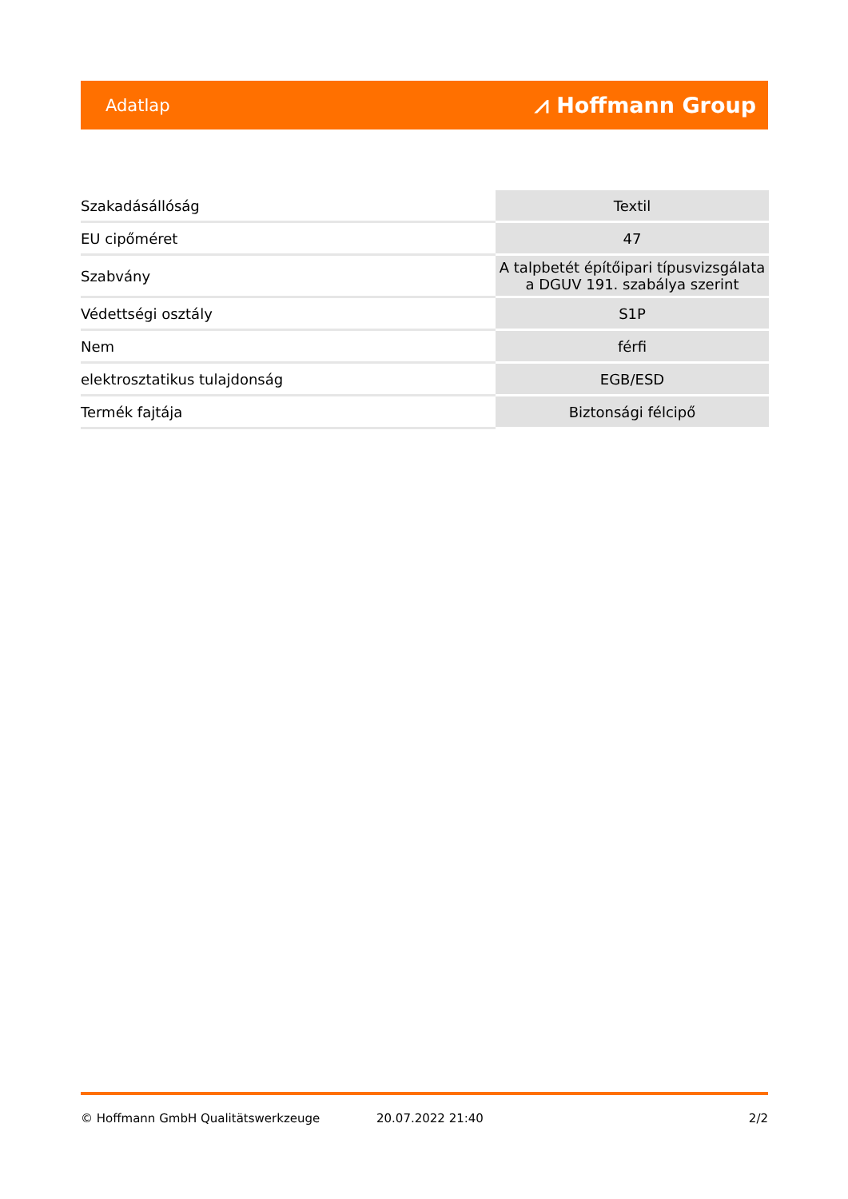Adatlap ⩘ Hoffmann Group
| Szakadásállóság | Textil |
| EU cipőméret | 47 |
| Szabvány | A talpbetét építőipari típusvizsgálata a DGUV 191. szabálya szerint |
| Védettségi osztály | S1P |
| Nem | férfi |
| elektrosztatikus tulajdonság | EGB/ESD |
| Termék fajtája | Biztonsági félcipő |
© Hoffmann GmbH Qualitätswerkzeuge 20.07.2022 21:40 2/2